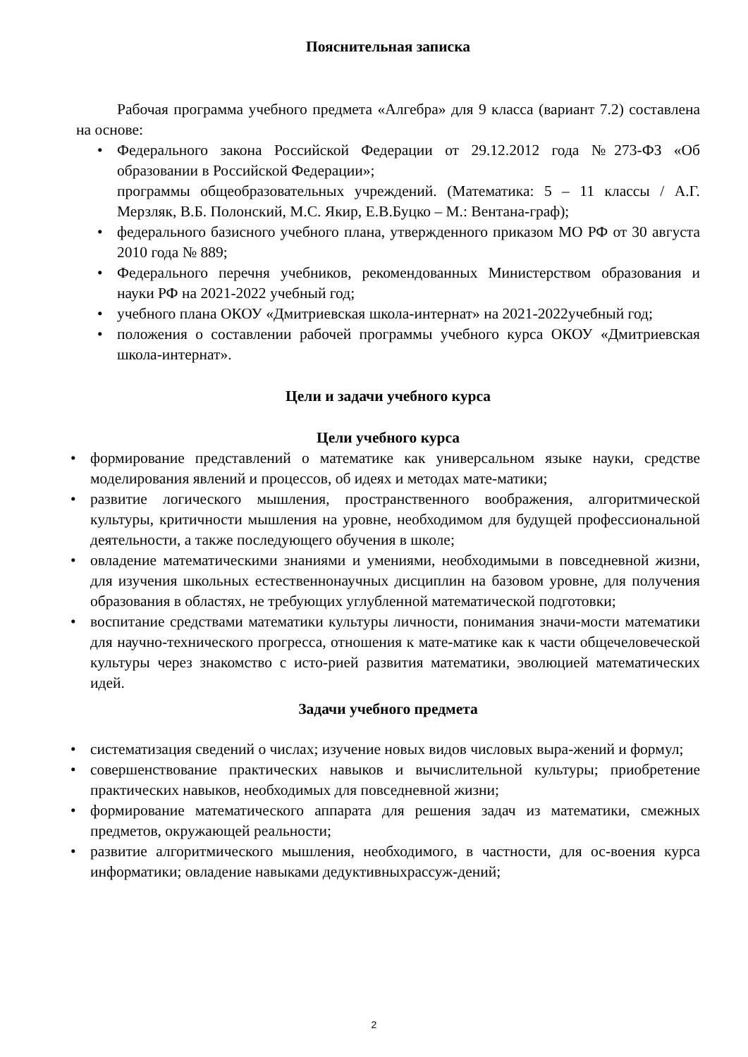Пояснительная записка
Рабочая программа учебного предмета «Алгебра» для 9 класса (вариант 7.2) составлена на основе:
• Федерального закона Российской Федерации от 29.12.2012 года №273-ФЗ «Об образовании в Российской Федерации»;
программы общеобразовательных учреждений. (Математика: 5 – 11 классы / А.Г. Мерзляк, В.Б. Полонский, М.С. Якир, Е.В.Буцко – М.: Вентана-граф);
• федерального базисного учебного плана, утвержденного приказом МО РФ от 30 августа 2010 года № 889;
• Федерального перечня учебников, рекомендованных Министерством образования и науки РФ на 2021-2022 учебный год;
• учебного плана ОКОУ «Дмитриевская школа-интернат» на 2021-2022учебный год;
• положения о составлении рабочей программы учебного курса ОКОУ «Дмитриевская школа-интернат».
Цели и задачи учебного курса
Цели учебного курса
• формирование представлений о математике как универсальном языке науки, средстве моделирования явлений и процессов, об идеях и методах мате-матики;
• развитие логического мышления, пространственного воображения, алгоритмической культуры, критичности мышления на уровне, необходимом для будущей профессиональной деятельности, а также последующего обучения в школе;
• овладение математическими знаниями и умениями, необходимыми в повседневной жизни, для изучения школьных естественнонаучных дисциплин на базовом уровне, для получения образования в областях, не требующих углубленной математической подготовки;
• воспитание средствами математики культуры личности, понимания значи-мости математики для научно-технического прогресса, отношения к мате-матике как к части общечеловеческой культуры через знакомство с исто-рией развития математики, эволюцией математических идей.
Задачи учебного предмета
• систематизация сведений о числах; изучение новых видов числовых выра-жений и формул;
• совершенствование практических навыков и вычислительной культуры; приобретение практических навыков, необходимых для повседневной жизни;
• формирование математического аппарата для решения задач из математики, смежных предметов, окружающей реальности;
• развитие алгоритмического мышления, необходимого, в частности, для ос-воения курса информатики; овладение навыками дедуктивныхрассуж-дений;
2